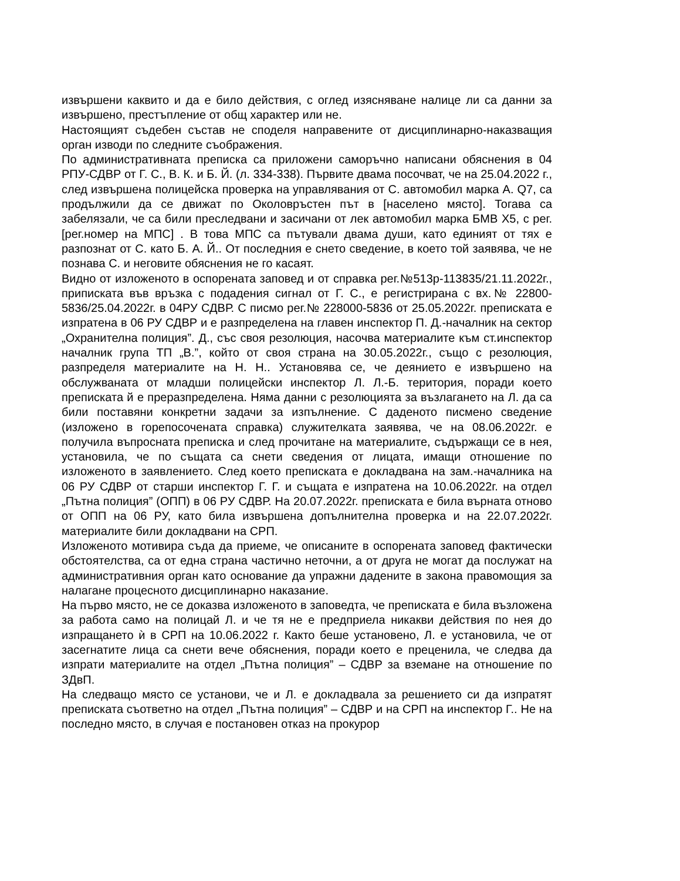извършени каквито и да е било действия, с оглед изясняване налице ли са данни за извършено, престъпление от общ характер или не.
Настоящият съдебен състав не споделя направените от дисциплинарно-наказващия орган изводи по следните съображения.
По административната преписка са приложени саморъчно написани обяснения в 04 РПУ-СДВР от Г. С., В. К. и Б. Й. (л. 334-338). Първите двама посочват, че на 25.04.2022 г., след извършена полицейска проверка на управлявания от С. автомобил марка А. Q7, са продължили да се движат по Околовръстен път в [населено място]. Тогава са забелязали, че са били преследвани и засичани от лек автомобил марка БМВ Х5, с рег. [рег.номер на МПС] . В това МПС са пътували двама души, като единият от тях е разпознат от С. като Б. А. Й.. От последния е снето сведение, в което той заявява, че не познава С. и неговите обяснения не го касаят.
Видно от изложеното в оспорената заповед и от справка рег.№513р-113835/21.11.2022г., приписката във връзка с подадения сигнал от Г. С., е регистрирана с вх.№ 22800-5836/25.04.2022г. в 04РУ СДВР. С писмо рег.№ 228000-5836 от 25.05.2022г. преписката е изпратена в 06 РУ СДВР и е разпределена на главен инспектор П. Д.-началник на сектор „Охранителна полиция”. Д., със своя резолюция, насочва материалите към ст.инспектор началник група ТП „В.”, който от своя страна на 30.05.2022г., също с резолюция, разпределя материалите на Н. Н.. Установява се, че деянието е извършено на обслужваната от младши полицейски инспектор Л. Л.-Б. територия, поради което преписката й е преразпределена. Няма данни с резолюцията за възлагането на Л. да са били поставяни конкретни задачи за изпълнение. С даденото писмено сведение (изложено в горепосочената справка) служителката заявява, че на 08.06.2022г. е получила въпросната преписка и след прочитане на материалите, съдържащи се в нея, установила, че по същата са снети сведения от лицата, имащи отношение по изложеното в заявлението. След което преписката е докладвана на зам.-началника на 06 РУ СДВР от старши инспектор Г. Г. и същата е изпратена на 10.06.2022г. на отдел „Пътна полиция” (ОПП) в 06 РУ СДВР. На 20.07.2022г. преписката е била върната отново от ОПП на 06 РУ, като била извършена допълнителна проверка и на 22.07.2022г. материалите били докладвани на СРП.
Изложеното мотивира съда да приеме, че описаните в оспорената заповед фактически обстоятелства, са от една страна частично неточни, а от друга не могат да послужат на административния орган като основание да упражни дадените в закона правомощия за налагане процесното дисциплинарно наказание.
На първо място, не се доказва изложеното в заповедта, че преписката е била възложена за работа само на полицай Л. и че тя не е предприела никакви действия по нея до изпращането ѝ в СРП на 10.06.2022 г. Както беше установено, Л. е установила, че от засегнатите лица са снети вече обяснения, поради което е преценила, че следва да изпрати материалите на отдел „Пътна полиция” – СДВР за вземане на отношение по ЗДвП.
На следващо място се установи, че и Л. е докладвала за решението си да изпратят преписката съответно на отдел „Пътна полиция” – СДВР и на СРП на инспектор Г.. Не на последно място, в случая е постановен отказ на прокурор